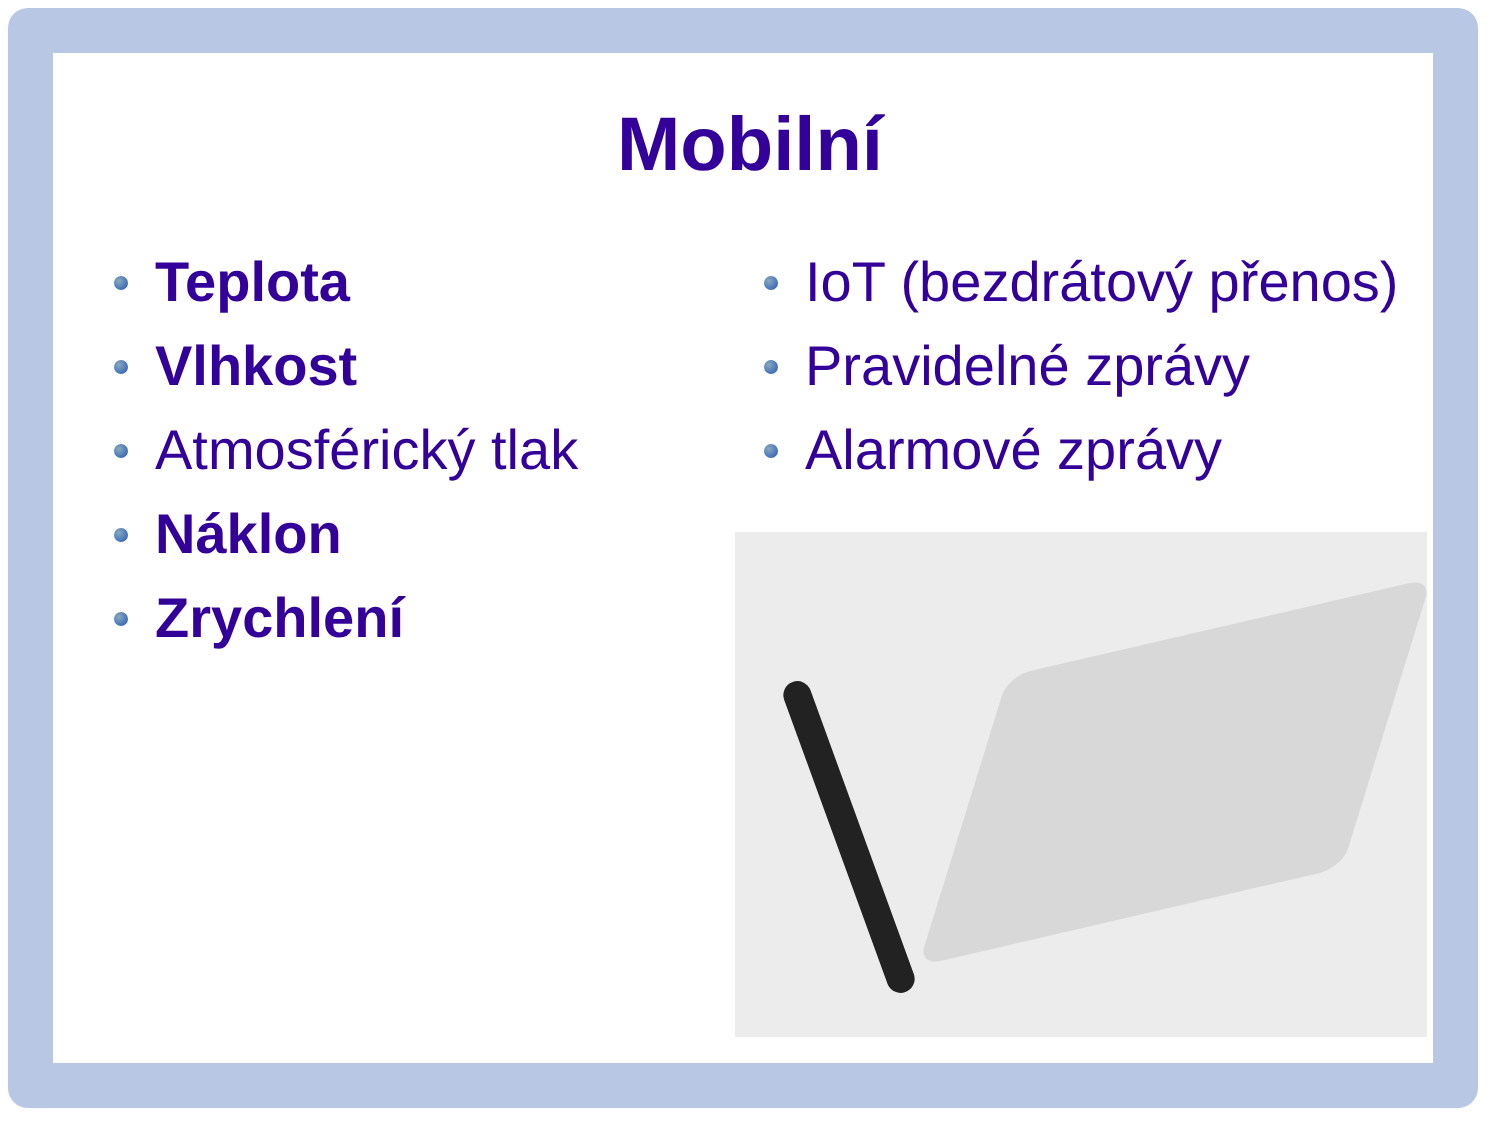Mobilní
Teplota
Vlhkost
Atmosférický tlak
Náklon
Zrychlení
IoT (bezdrátový přenos)
Pravidelné zprávy
Alarmové zprávy